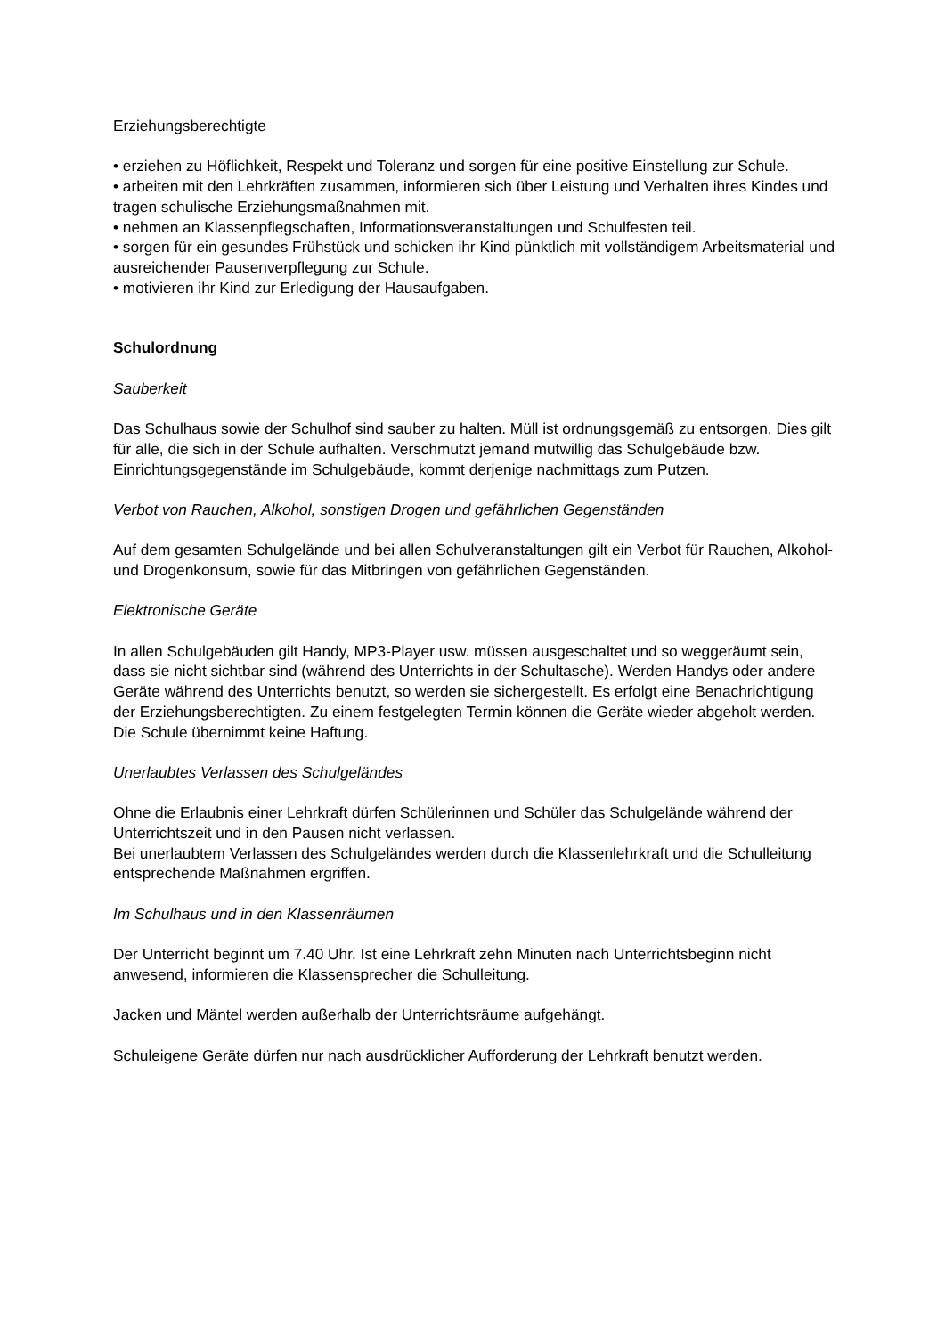Erziehungsberechtigte
• erziehen zu Höflichkeit, Respekt und Toleranz und sorgen für eine positive Einstellung zur Schule.
• arbeiten mit den Lehrkräften zusammen, informieren sich über Leistung und Verhalten ihres Kindes und tragen schulische Erziehungsmaßnahmen mit.
• nehmen an Klassenpflegschaften, Informationsveranstaltungen und Schulfesten teil.
• sorgen für ein gesundes Frühstück und schicken ihr Kind pünktlich mit vollständigem Arbeitsmaterial und ausreichender Pausenverpflegung zur Schule.
• motivieren ihr Kind zur Erledigung der Hausaufgaben.
Schulordnung
Sauberkeit
Das Schulhaus sowie der Schulhof sind sauber zu halten. Müll ist ordnungsgemäß zu entsorgen. Dies gilt für alle, die sich in der Schule aufhalten. Verschmutzt jemand mutwillig das Schulgebäude bzw. Einrichtungsgegenstände im Schulgebäude, kommt derjenige nachmittags zum Putzen.
Verbot von Rauchen, Alkohol, sonstigen Drogen und gefährlichen Gegenständen
Auf dem gesamten Schulgelände und bei allen Schulveranstaltungen gilt ein Verbot für Rauchen, Alkohol- und Drogenkonsum, sowie für das Mitbringen von gefährlichen Gegenständen.
Elektronische Geräte
In allen Schulgebäuden gilt Handy, MP3-Player usw. müssen ausgeschaltet und so weggeräumt sein, dass sie nicht sichtbar sind (während des Unterrichts in der Schultasche). Werden Handys oder andere Geräte während des Unterrichts benutzt, so werden sie sichergestellt. Es erfolgt eine Benachrichtigung der Erziehungsberechtigten. Zu einem festgelegten Termin können die Geräte wieder abgeholt werden. Die Schule übernimmt keine Haftung.
Unerlaubtes Verlassen des Schulgeländes
Ohne die Erlaubnis einer Lehrkraft dürfen Schülerinnen und Schüler das Schulgelände während der Unterrichtszeit und in den Pausen nicht verlassen.
Bei unerlaubtem Verlassen des Schulgeländes werden durch die Klassenlehrkraft und die Schulleitung entsprechende Maßnahmen ergriffen.
Im Schulhaus und in den Klassenräumen
Der Unterricht beginnt um 7.40 Uhr. Ist eine Lehrkraft zehn Minuten nach Unterrichtsbeginn nicht anwesend, informieren die Klassensprecher die Schulleitung.
Jacken und Mäntel werden außerhalb der Unterrichtsräume aufgehängt.
Schuleigene Geräte dürfen nur nach ausdrücklicher Aufforderung der Lehrkraft benutzt werden.